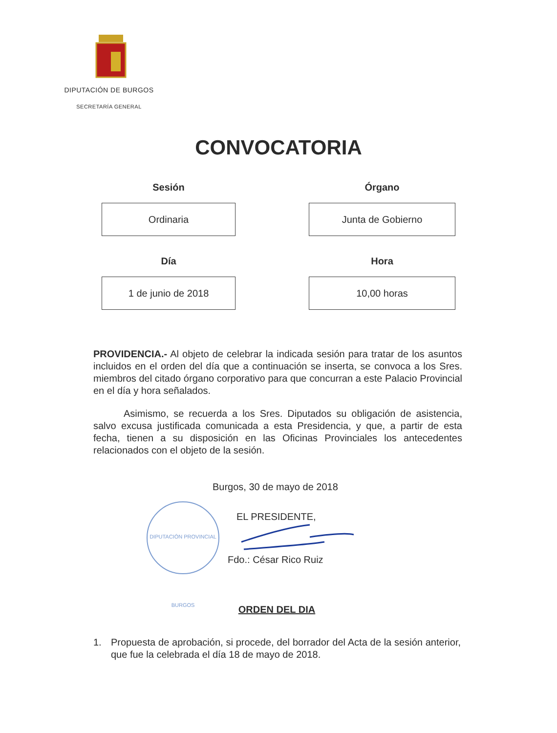DIPUTACIÓN DE BURGOS
SECRETARÍA GENERAL
CONVOCATORIA
Sesión
Ordinaria
Órgano
Junta de Gobierno
Día
1 de junio de 2018
Hora
10,00 horas
PROVIDENCIA.- Al objeto de celebrar la indicada sesión para tratar de los asuntos incluidos en el orden del día que a continuación se inserta, se convoca a los Sres. miembros del citado órgano corporativo para que concurran a este Palacio Provincial en el día y hora señalados.
Asimismo, se recuerda a los Sres. Diputados su obligación de asistencia, salvo excusa justificada comunicada a esta Presidencia, y que, a partir de esta fecha, tienen a su disposición en las Oficinas Provinciales los antecedentes relacionados con el objeto de la sesión.
Burgos, 30 de mayo de 2018
DIPUTACIÓN PROVINCIAL BURGOS
EL PRESIDENTE,
Fdo.: César Rico Ruiz
ORDEN DEL DIA
1. Propuesta de aprobación, si procede, del borrador del Acta de la sesión anterior, que fue la celebrada el día 18 de mayo de 2018.